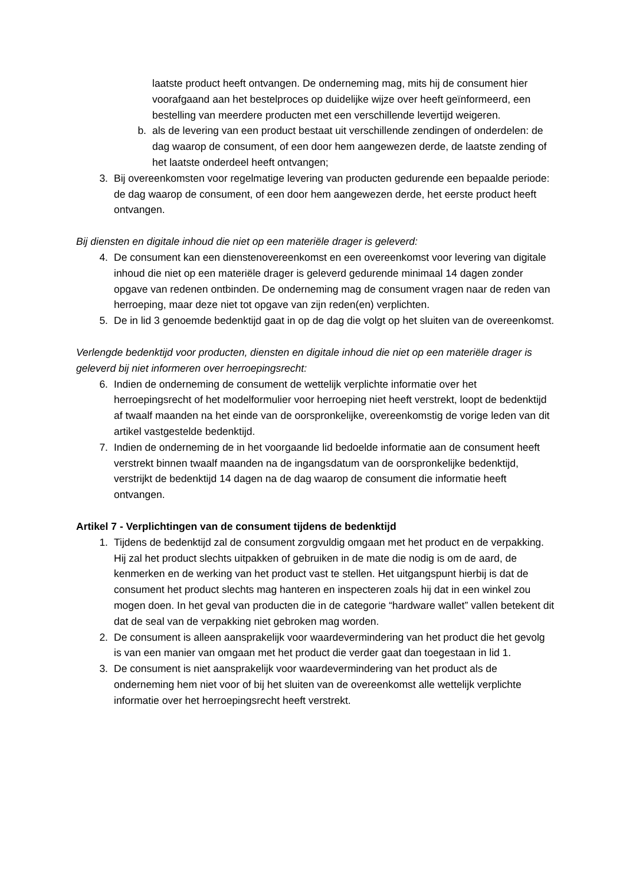laatste product heeft ontvangen. De onderneming mag, mits hij de consument hier voorafgaand aan het bestelproces op duidelijke wijze over heeft geïnformeerd, een bestelling van meerdere producten met een verschillende levertijd weigeren.
b. als de levering van een product bestaat uit verschillende zendingen of onderdelen: de dag waarop de consument, of een door hem aangewezen derde, de laatste zending of het laatste onderdeel heeft ontvangen;
3. Bij overeenkomsten voor regelmatige levering van producten gedurende een bepaalde periode: de dag waarop de consument, of een door hem aangewezen derde, het eerste product heeft ontvangen.
Bij diensten en digitale inhoud die niet op een materiële drager is geleverd:
4. De consument kan een dienstenovereenkomst en een overeenkomst voor levering van digitale inhoud die niet op een materiële drager is geleverd gedurende minimaal 14 dagen zonder opgave van redenen ontbinden. De onderneming mag de consument vragen naar de reden van herroeping, maar deze niet tot opgave van zijn reden(en) verplichten.
5. De in lid 3 genoemde bedenktijd gaat in op de dag die volgt op het sluiten van de overeenkomst.
Verlengde bedenktijd voor producten, diensten en digitale inhoud die niet op een materiële drager is geleverd bij niet informeren over herroepingsrecht:
6. Indien de onderneming de consument de wettelijk verplichte informatie over het herroepingsrecht of het modelformulier voor herroeping niet heeft verstrekt, loopt de bedenktijd af twaalf maanden na het einde van de oorspronkelijke, overeenkomstig de vorige leden van dit artikel vastgestelde bedenktijd.
7. Indien de onderneming de in het voorgaande lid bedoelde informatie aan de consument heeft verstrekt binnen twaalf maanden na de ingangsdatum van de oorspronkelijke bedenktijd, verstrijkt de bedenktijd 14 dagen na de dag waarop de consument die informatie heeft ontvangen.
Artikel 7 - Verplichtingen van de consument tijdens de bedenktijd
1. Tijdens de bedenktijd zal de consument zorgvuldig omgaan met het product en de verpakking. Hij zal het product slechts uitpakken of gebruiken in de mate die nodig is om de aard, de kenmerken en de werking van het product vast te stellen. Het uitgangspunt hierbij is dat de consument het product slechts mag hanteren en inspecteren zoals hij dat in een winkel zou mogen doen. In het geval van producten die in de categorie “hardware wallet” vallen betekent dit dat de seal van de verpakking niet gebroken mag worden.
2. De consument is alleen aansprakelijk voor waardevermindering van het product die het gevolg is van een manier van omgaan met het product die verder gaat dan toegestaan in lid 1.
3. De consument is niet aansprakelijk voor waardevermindering van het product als de onderneming hem niet voor of bij het sluiten van de overeenkomst alle wettelijk verplichte informatie over het herroepingsrecht heeft verstrekt.